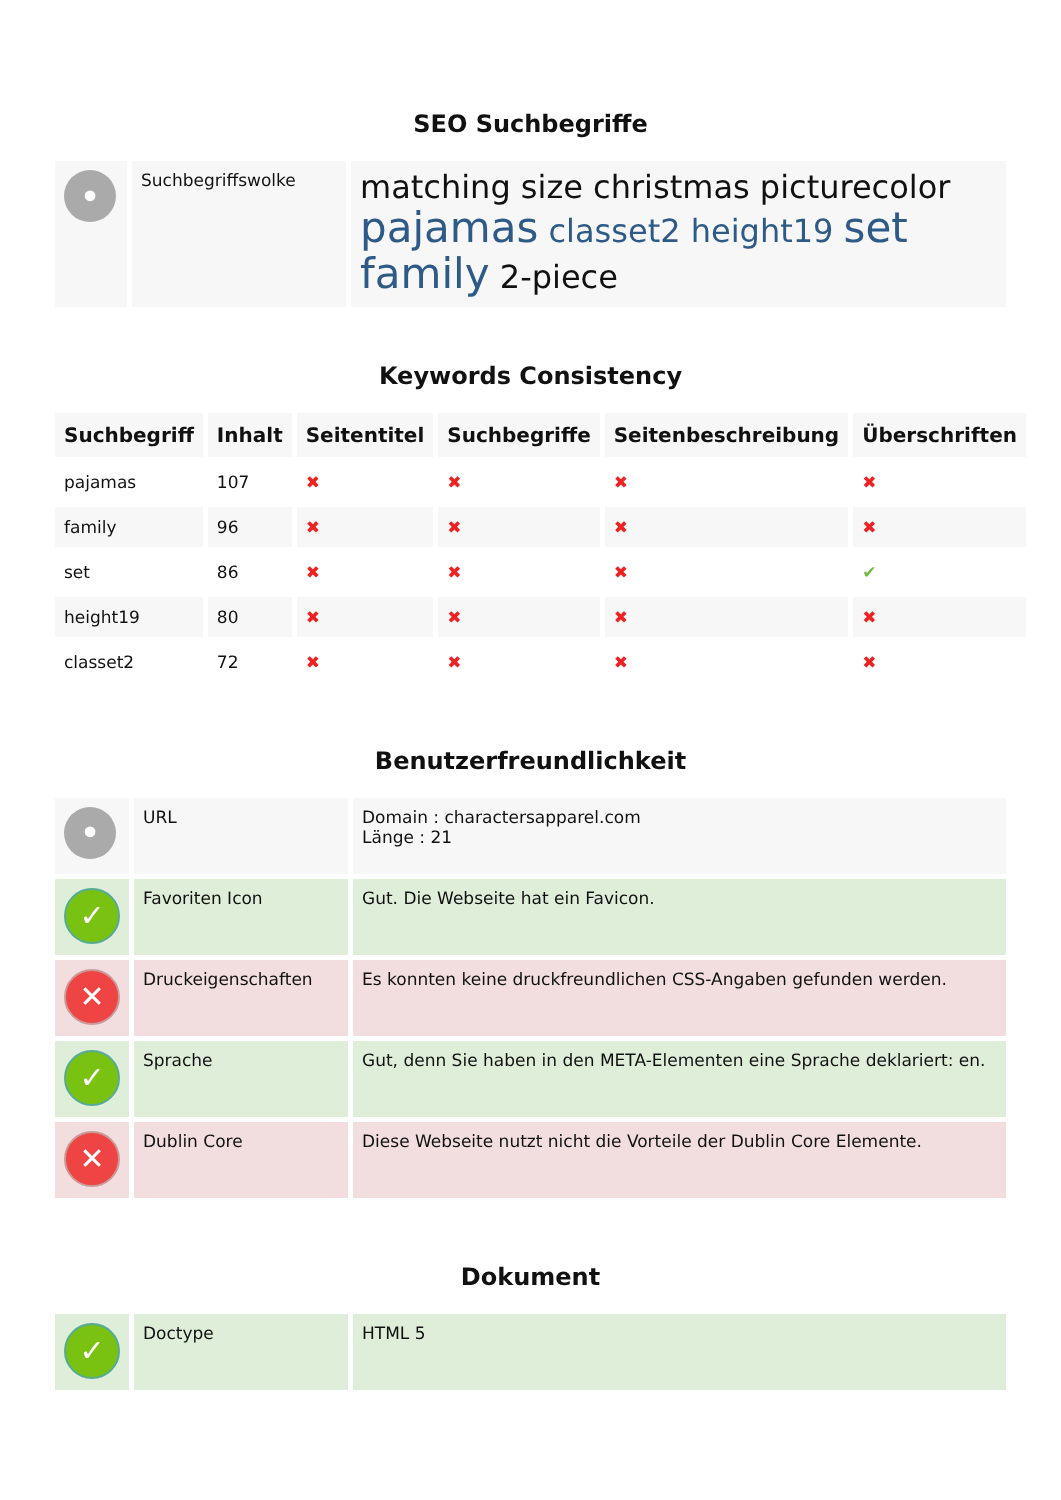SEO Suchbegriffe
| • | Suchbegriffswolke | matching size christmas picturecolor pajamas classet2 height19 set family 2-piece |
Keywords Consistency
| Suchbegriff | Inhalt | Seitentitel | Suchbegriffe | Seitenbeschreibung | Überschriften |
| --- | --- | --- | --- | --- | --- |
| pajamas | 107 | ✖ | ✖ | ✖ | ✖ |
| family | 96 | ✖ | ✖ | ✖ | ✖ |
| set | 86 | ✖ | ✖ | ✖ | ✔ |
| height19 | 80 | ✖ | ✖ | ✖ | ✖ |
| classet2 | 72 | ✖ | ✖ | ✖ | ✖ |
Benutzerfreundlichkeit
| • | URL | Domain : charactersapparel.com Länge : 21 |
| ✓ | Favoriten Icon | Gut. Die Webseite hat ein Favicon. |
| ✕ | Druckeigenschaften | Es konnten keine druckfreundlichen CSS-Angaben gefunden werden. |
| ✓ | Sprache | Gut, denn Sie haben in den META-Elementen eine Sprache deklariert: en. |
| ✕ | Dublin Core | Diese Webseite nutzt nicht die Vorteile der Dublin Core Elemente. |
Dokument
| ✓ | Doctype | HTML 5 |